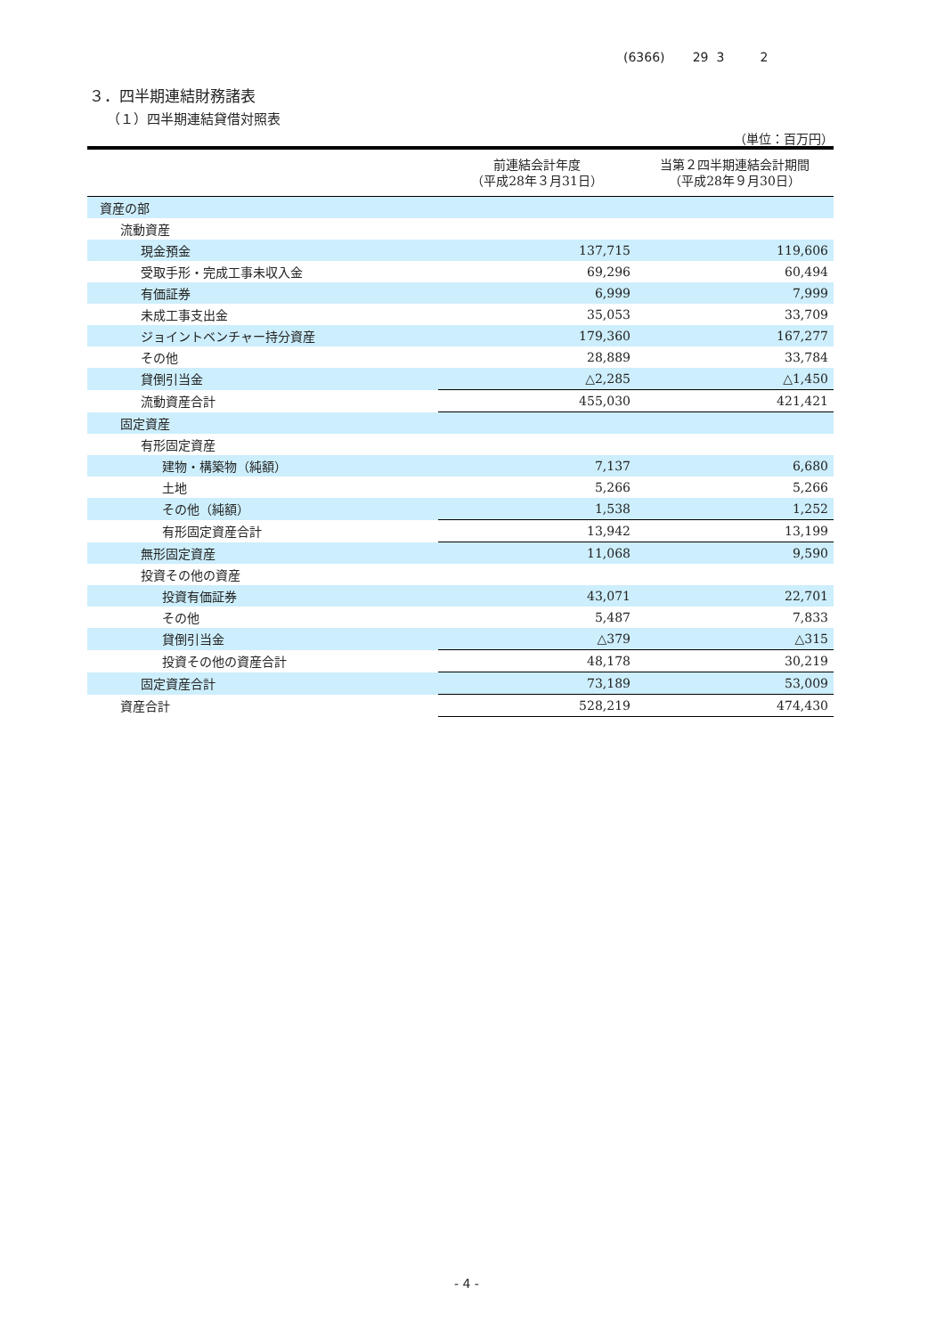(6366) 29 3 2
３．四半期連結財務諸表
（１）四半期連結貸借対照表
（単位：百万円）
| | 前連結会計年度 （平成28年３月31日） | 当第２四半期連結会計期間 （平成28年９月30日） |
| --- | --- | --- |
| 資産の部 | | |
| 流動資産 | | |
| 現金預金 | 137,715 | 119,606 |
| 受取手形・完成工事未収入金 | 69,296 | 60,494 |
| 有価証券 | 6,999 | 7,999 |
| 未成工事支出金 | 35,053 | 33,709 |
| ジョイントベンチャー持分資産 | 179,360 | 167,277 |
| その他 | 28,889 | 33,784 |
| 貸倒引当金 | △2,285 | △1,450 |
| 流動資産合計 | 455,030 | 421,421 |
| 固定資産 | | |
| 有形固定資産 | | |
| 建物・構築物（純額） | 7,137 | 6,680 |
| 土地 | 5,266 | 5,266 |
| その他（純額） | 1,538 | 1,252 |
| 有形固定資産合計 | 13,942 | 13,199 |
| 無形固定資産 | 11,068 | 9,590 |
| 投資その他の資産 | | |
| 投資有価証券 | 43,071 | 22,701 |
| その他 | 5,487 | 7,833 |
| 貸倒引当金 | △379 | △315 |
| 投資その他の資産合計 | 48,178 | 30,219 |
| 固定資産合計 | 73,189 | 53,009 |
| 資産合計 | 528,219 | 474,430 |
- 4 -